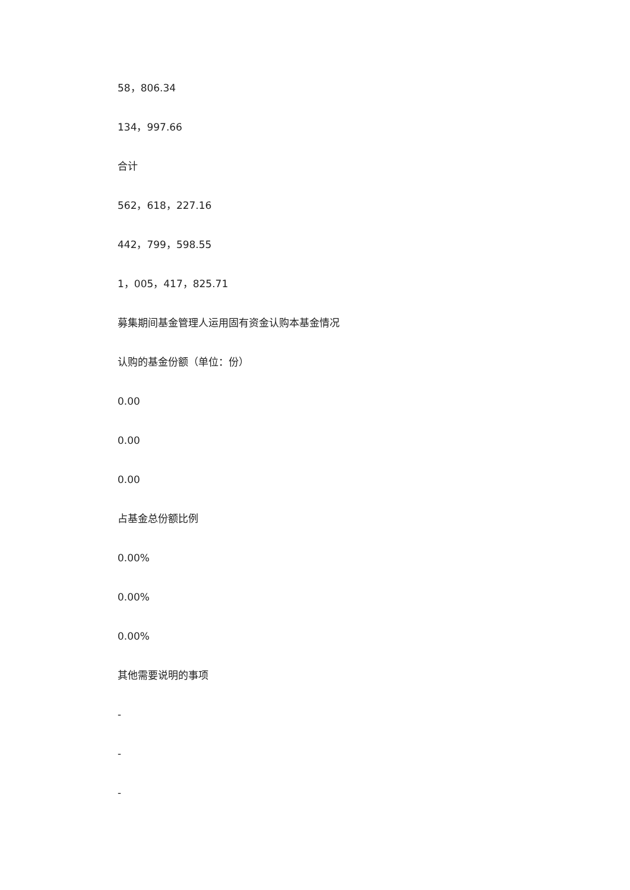58，806.34
134，997.66
合计
562，618，227.16
442，799，598.55
1，005，417，825.71
募集期间基金管理人运用固有资金认购本基金情况
认购的基金份额（单位：份）
0.00
0.00
0.00
占基金总份额比例
0.00%
0.00%
0.00%
其他需要说明的事项
-
-
-